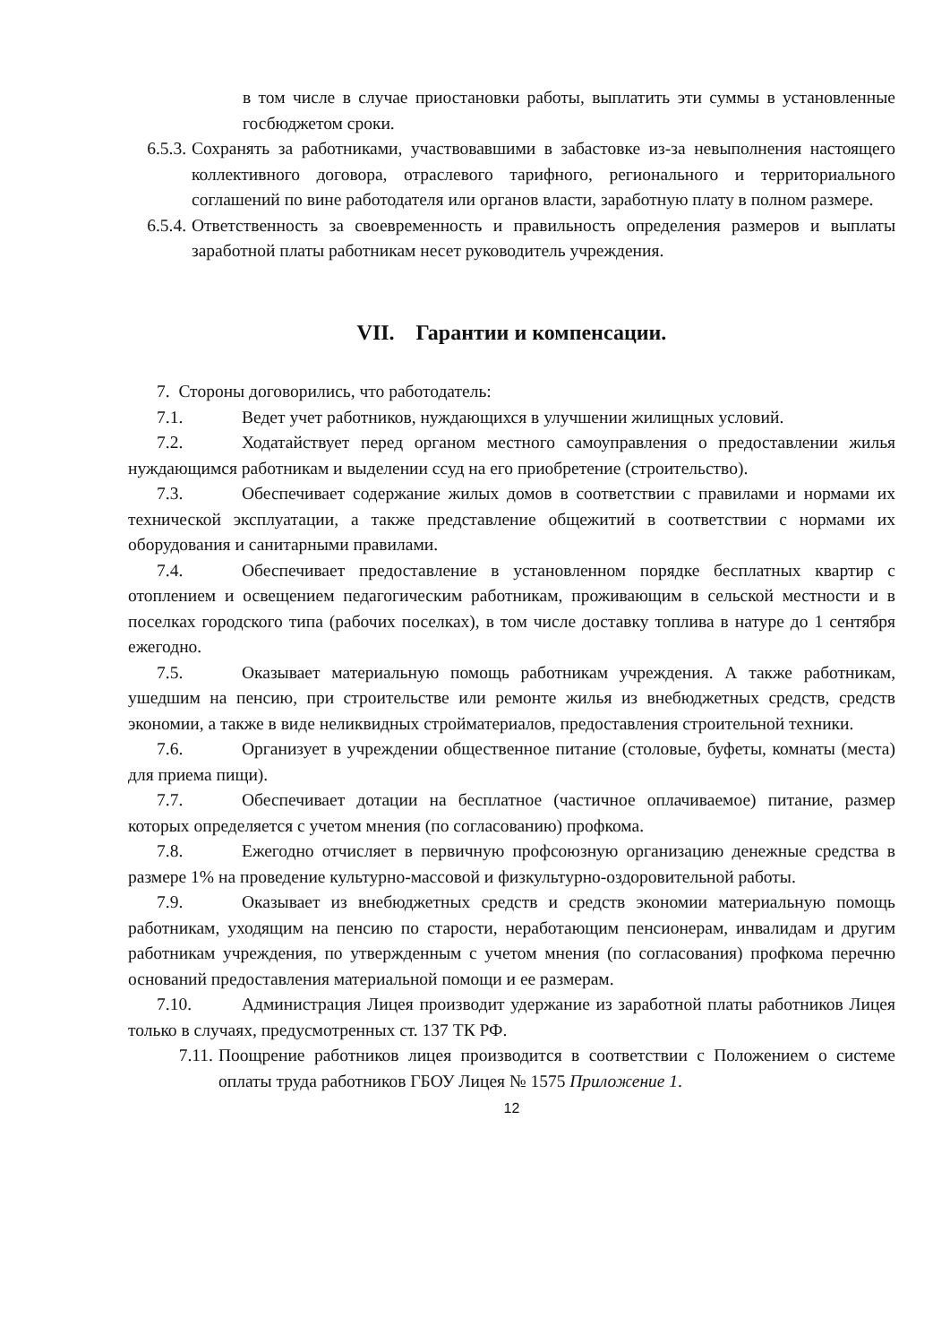в том числе в случае приостановки работы, выплатить эти суммы в установленные госбюджетом сроки.
6.5.3. Сохранять за работниками, участвовавшими в забастовке из-за невыполнения настоящего коллективного договора, отраслевого тарифного, регионального и территориального соглашений по вине работодателя или органов власти, заработную плату в полном размере.
6.5.4. Ответственность за своевременность и правильность определения размеров и выплаты заработной платы работникам несет руководитель учреждения.
VII. Гарантии и компенсации.
7. Стороны договорились, что работодатель:
7.1. Ведет учет работников, нуждающихся в улучшении жилищных условий.
7.2. Ходатайствует перед органом местного самоуправления о предоставлении жилья нуждающимся работникам и выделении ссуд на его приобретение (строительство).
7.3. Обеспечивает содержание жилых домов в соответствии с правилами и нормами их технической эксплуатации, а также представление общежитий в соответствии с нормами их оборудования и санитарными правилами.
7.4. Обеспечивает предоставление в установленном порядке бесплатных квартир с отоплением и освещением педагогическим работникам, проживающим в сельской местности и в поселках городского типа (рабочих поселках), в том числе доставку топлива в натуре до 1 сентября ежегодно.
7.5. Оказывает материальную помощь работникам учреждения. А также работникам, ушедшим на пенсию, при строительстве или ремонте жилья из внебюджетных средств, средств экономии, а также в виде неликвидных стройматериалов, предоставления строительной техники.
7.6. Организует в учреждении общественное питание (столовые, буфеты, комнаты (места) для приема пищи).
7.7. Обеспечивает дотации на бесплатное (частичное оплачиваемое) питание, размер которых определяется с учетом мнения (по согласованию) профкома.
7.8. Ежегодно отчисляет в первичную профсоюзную организацию денежные средства в размере 1% на проведение культурно-массовой и физкультурно-оздоровительной работы.
7.9. Оказывает из внебюджетных средств и средств экономии материальную помощь работникам, уходящим на пенсию по старости, неработающим пенсионерам, инвалидам и другим работникам учреждения, по утвержденным с учетом мнения (по согласования) профкома перечню оснований предоставления материальной помощи и ее размерам.
7.10. Администрация Лицея производит удержание из заработной платы работников Лицея только в случаях, предусмотренных ст. 137 ТК РФ.
7.11. Поощрение работников лицея производится в соответствии с Положением о системе оплаты труда работников ГБОУ Лицея № 1575 Приложение 1.
12